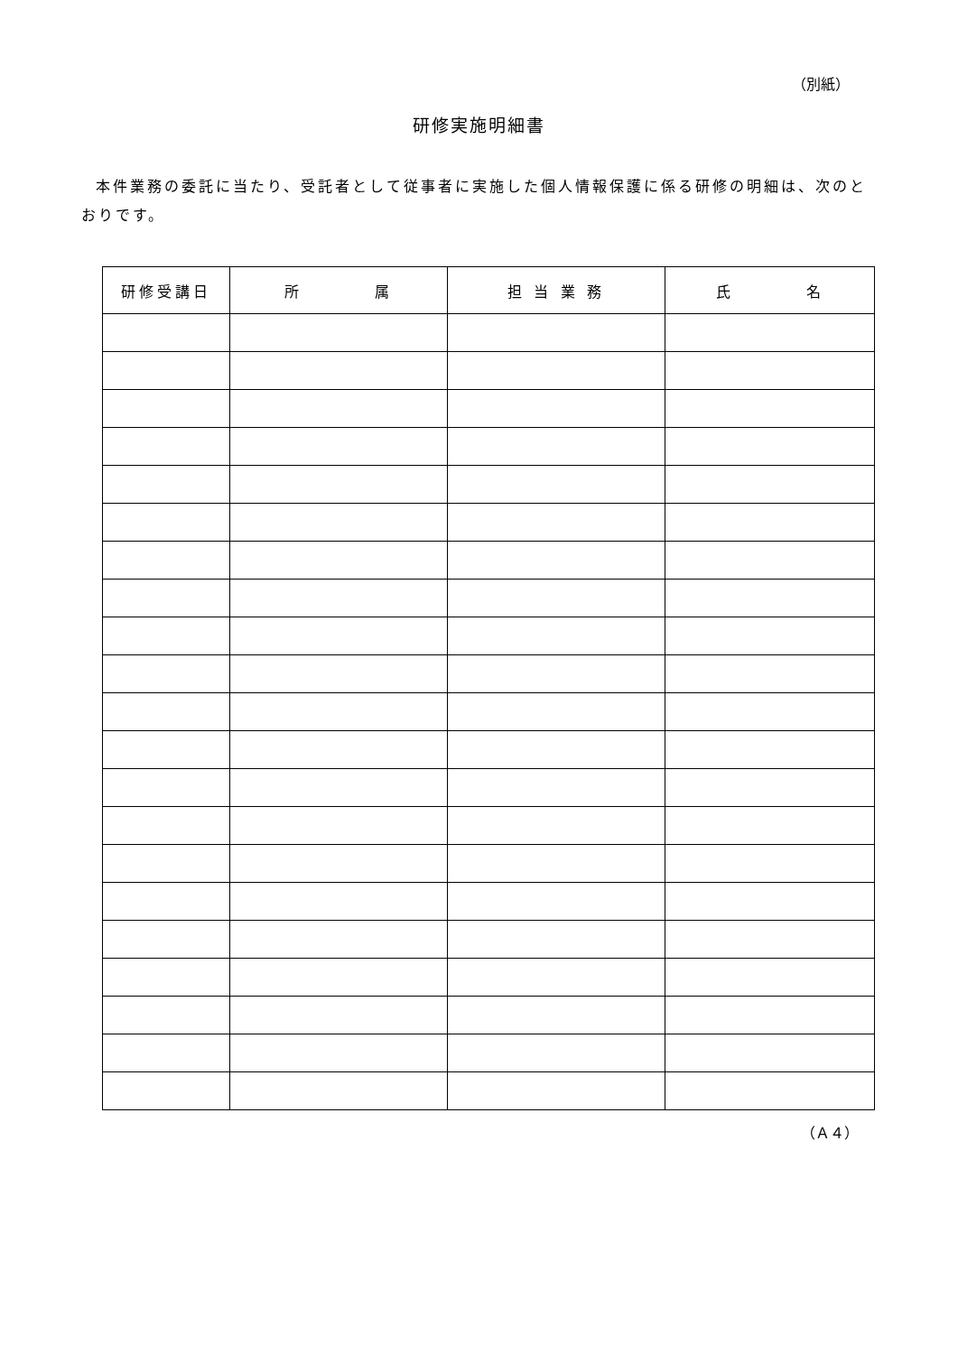（別紙）
研修実施明細書
本件業務の委託に当たり、受託者として従事者に実施した個人情報保護に係る研修の明細は、次のとおりです。
| 研修受講日 | 所 属 | 担 当 業 務 | 氏 名 |
| --- | --- | --- | --- |
（Ａ４）